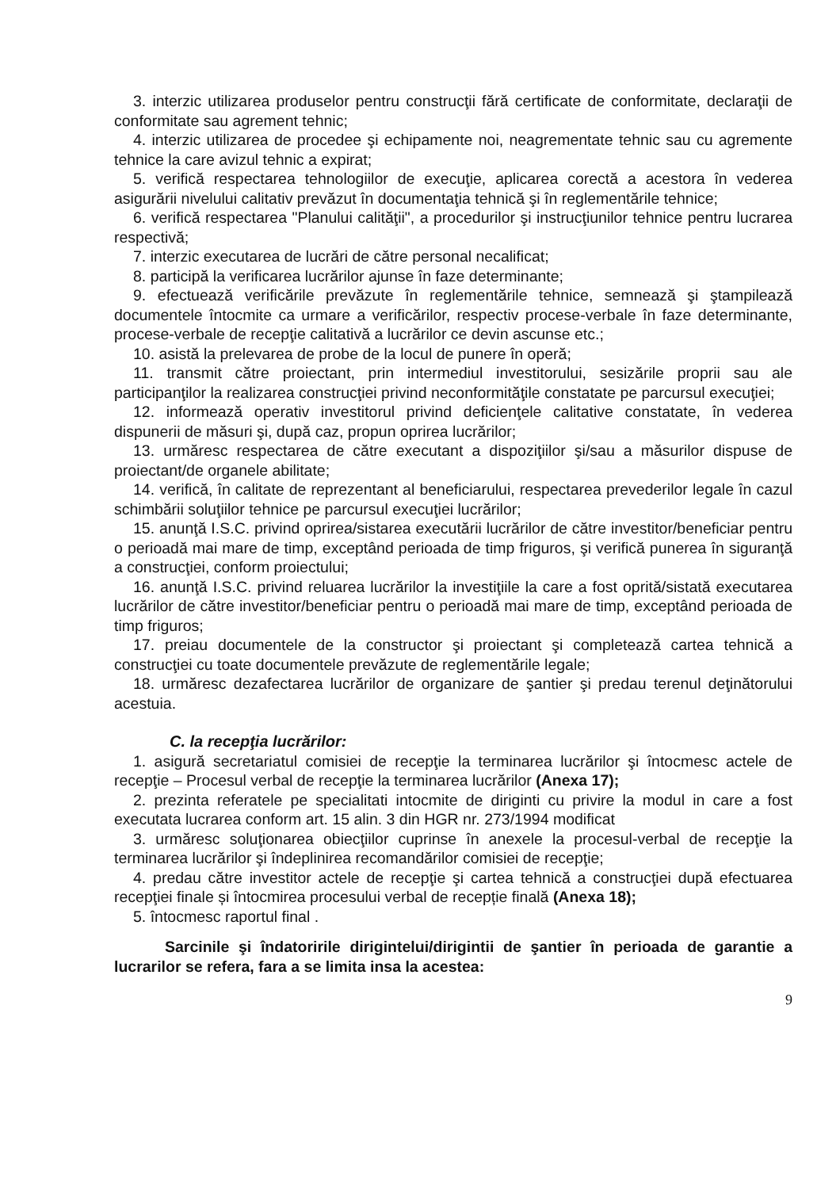3. interzic utilizarea produselor pentru construcţii fără certificate de conformitate, declaraţii de conformitate sau agrement tehnic;
4. interzic utilizarea de procedee şi echipamente noi, neagrementate tehnic sau cu agremente tehnice la care avizul tehnic a expirat;
5. verifică respectarea tehnologiilor de execuţie, aplicarea corectă a acestora în vederea asigurării nivelului calitativ prevăzut în documentaţia tehnică şi în reglementările tehnice;
6. verifică respectarea "Planului calităţii", a procedurilor şi instrucţiunilor tehnice pentru lucrarea respectivă;
7. interzic executarea de lucrări de către personal necalificat;
8. participă la verificarea lucrărilor ajunse în faze determinante;
9. efectuează verificările prevăzute în reglementările tehnice, semnează şi ştampilează documentele întocmite ca urmare a verificărilor, respectiv procese-verbale în faze determinante, procese-verbale de recepţie calitativă a lucrărilor ce devin ascunse etc.;
10. asistă la prelevarea de probe de la locul de punere în operă;
11. transmit către proiectant, prin intermediul investitorului, sesizările proprii sau ale participanţilor la realizarea construcţiei privind neconformităţile constatate pe parcursul execuţiei;
12. informează operativ investitorul privind deficienţele calitative constatate, în vederea dispunerii de măsuri şi, după caz, propun oprirea lucrărilor;
13. urmăresc respectarea de către executant a dispoziţiilor şi/sau a măsurilor dispuse de proiectant/de organele abilitate;
14. verifică, în calitate de reprezentant al beneficiarului, respectarea prevederilor legale în cazul schimbării soluţiilor tehnice pe parcursul execuţiei lucrărilor;
15. anunţă I.S.C. privind oprirea/sistarea executării lucrărilor de către investitor/beneficiar pentru o perioadă mai mare de timp, exceptând perioada de timp friguros, şi verifică punerea în siguranţă a construcţiei, conform proiectului;
16. anunţă I.S.C. privind reluarea lucrărilor la investiţiile la care a fost oprită/sistată executarea lucrărilor de către investitor/beneficiar pentru o perioadă mai mare de timp, exceptând perioada de timp friguros;
17. preiau documentele de la constructor şi proiectant şi completează cartea tehnică a construcţiei cu toate documentele prevăzute de reglementările legale;
18. urmăresc dezafectarea lucrărilor de organizare de şantier şi predau terenul deţinătorului acestuia.
C. la recepţia lucrărilor:
1. asigură secretariatul comisiei de recepţie la terminarea lucrărilor şi întocmesc actele de recepţie – Procesul verbal de recepţie la terminarea lucrărilor (Anexa 17);
2. prezinta referatele pe specialitati intocmite de diriginti cu privire la modul in care a fost executata lucrarea conform art. 15 alin. 3 din HGR nr. 273/1994 modificat
3. urmăresc soluţionarea obiecţiilor cuprinse în anexele la procesul-verbal de recepţie la terminarea lucrărilor şi îndeplinirea recomandărilor comisiei de recepţie;
4. predau către investitor actele de recepţie şi cartea tehnică a construcţiei după efectuarea recepţiei finale și întocmirea procesului verbal de recepție finală (Anexa 18);
5. întocmesc raportul final .
Sarcinile şi îndatoririle dirigintelui/dirigintii de şantier în perioada de garantie a lucrarilor se refera, fara a se limita insa la acestea:
9